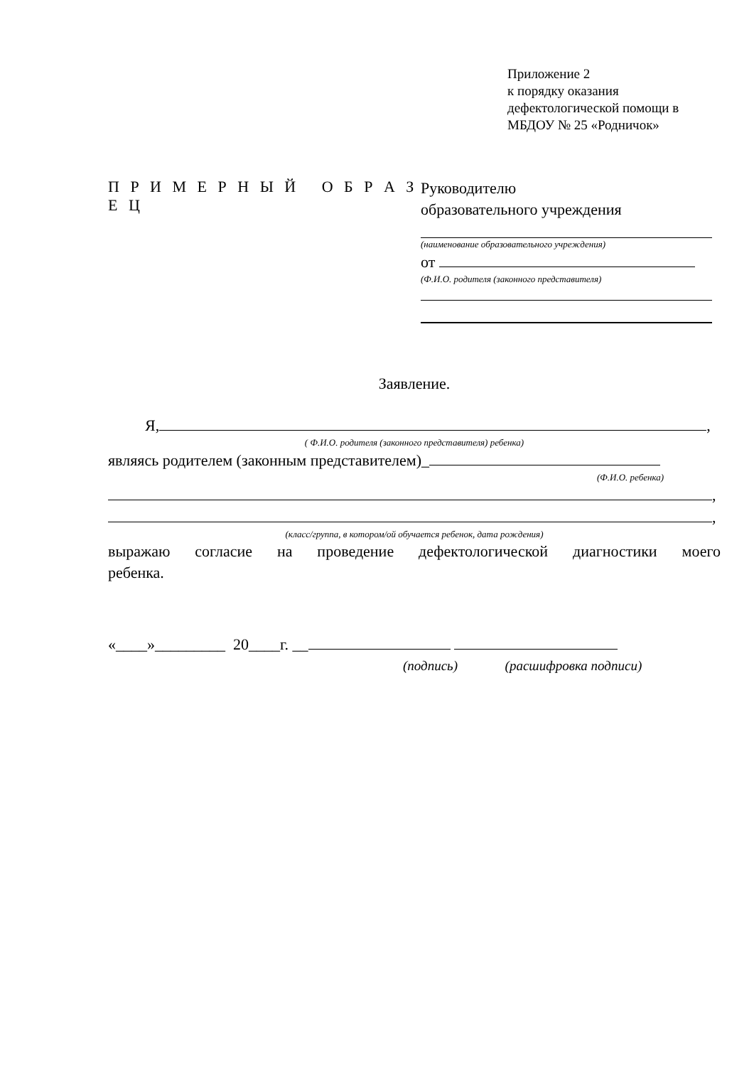Приложение 2
к порядку оказания
дефектологической помощи в
МБДОУ № 25 «Родничок»
П Р И М Е Р Н Ы Й О Б Р А З Е Ц
Руководителю
образовательного учреждения
(наименование образовательного учреждения)
от
(Ф.И.О. родителя (законного представителя)
Заявление.
Я, ,
( Ф.И.О. родителя (законного представителя) ребенка)
являясь родителем (законным представителем)_
(Ф.И.О. ребенка)
,
,
(класс/группа, в котором/ой обучается ребенок, дата рождения)
выражаю согласие на проведение дефектологической диагностики моего
ребенка.
«____»_________ 20____г. __
(подпись) (расшифровка подписи)